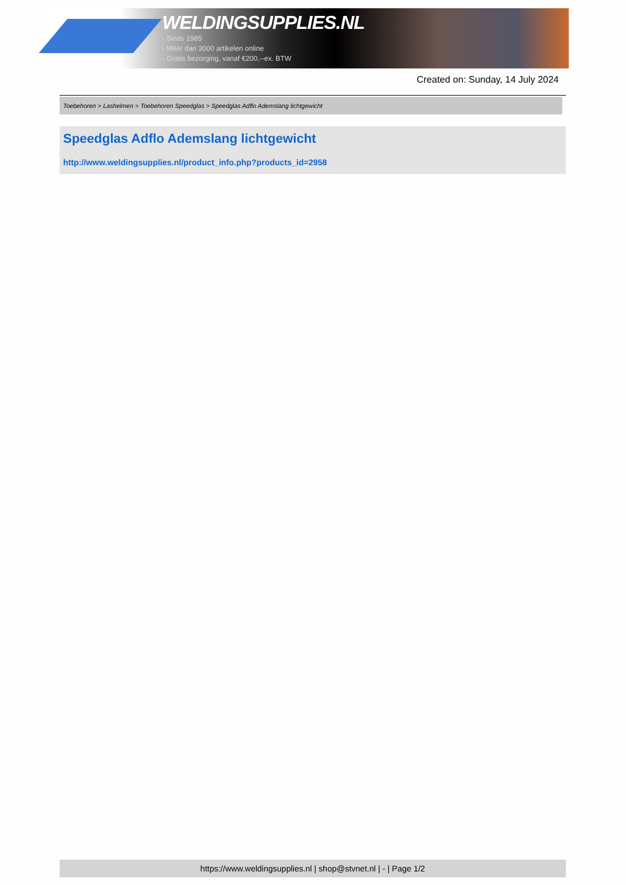WELDINGSUPPLIES.NL
- Sinds 1985
- Méér dan 3000 artikelen online
- Gratis bezorging, vanaf €200,--ex. BTW
Created on: Sunday, 14 July 2024
Toebehoren > Lashelmen > Toebehoren Speedglas > Speedglas Adflo Ademslang lichtgewicht
Speedglas Adflo Ademslang lichtgewicht
http://www.weldingsupplies.nl/product_info.php?products_id=2958
https://www.weldingsupplies.nl | shop@stvnet.nl | - | Page 1/2